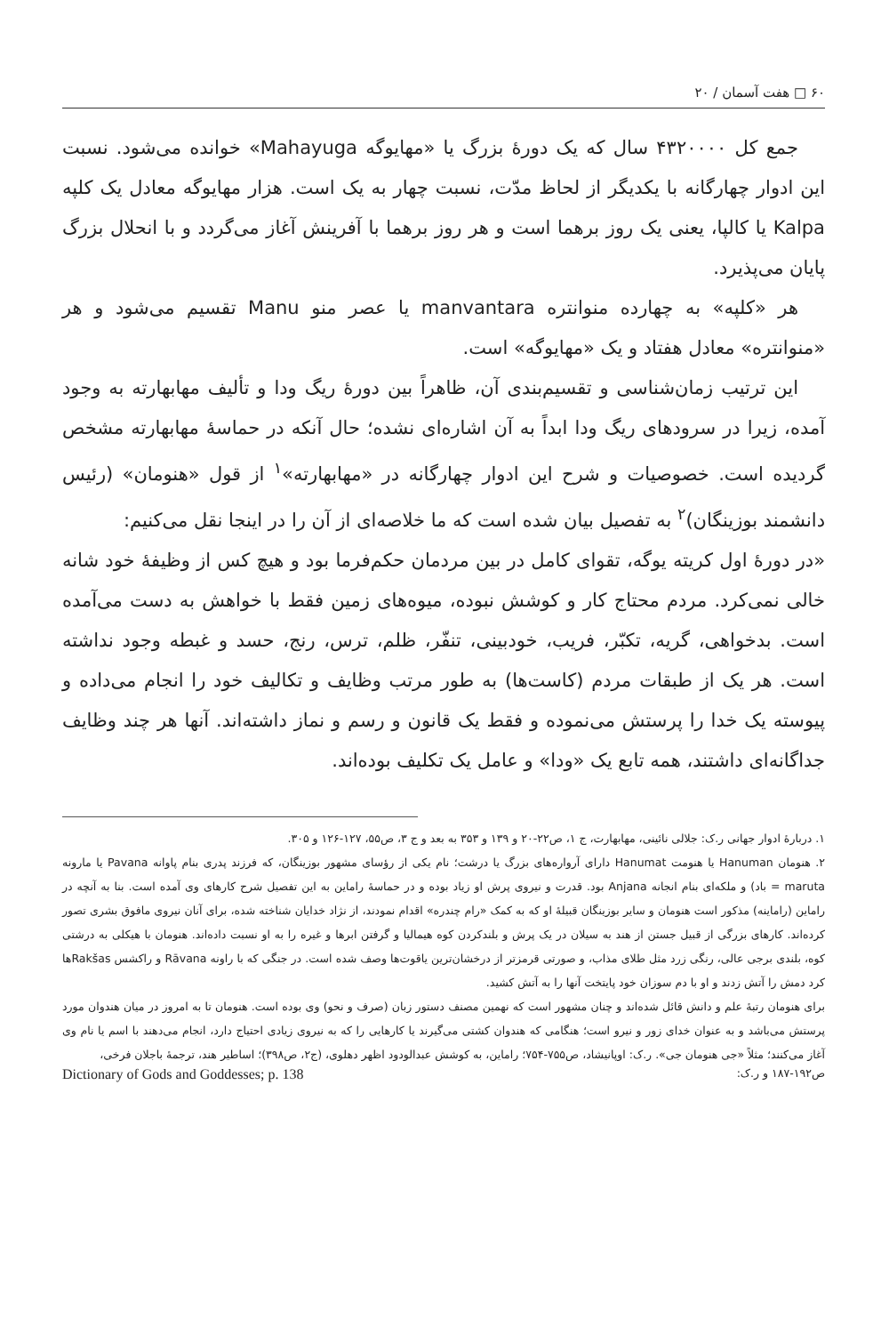۶۰ □ هفت آسمان / ۲۰
جمع کل ۴۳۲۰۰۰۰ سال که یک دورهٔ بزرگ یا «مهایوگه Mahayuga» خوانده می‌شود. نسبت این ادوار چهارگانه با یکدیگر از لحاظ مدّت، نسبت چهار به یک است. هزار مهایوگه معادل یک کلپه Kalpa یا کالپا، یعنی یک روز برهما است و هر روز برهما با آفرینش آغاز می‌گردد و با انحلال بزرگ پایان می‌پذیرد.
هر «کلپه» به چهارده منوانتره manvantara یا عصر منو Manu تقسیم می‌شود و هر «منوانتره» معادل هفتاد و یک «مهایوگه» است.
این ترتیب زمان‌شناسی و تقسیم‌بندی آن، ظاهراً بین دورهٔ ریگ ودا و تألیف مهابهارته به وجود آمده، زیرا در سرودهای ریگ ودا ابداً به آن اشاره‌ای نشده؛ حال آنکه در حماسهٔ مهابهارته مشخص گردیده است. خصوصیات و شرح این ادوار چهارگانه در «مهابهارته»<sup>۱</sup> از قول «هنومان» (رئیس دانشمند بوزینگان)<sup>۲</sup> به تفصیل بیان شده است که ما خلاصه‌ای از آن را در اینجا نقل می‌کنیم:
«در دورهٔ اول کریته یوگه، تقوای کامل در بین مردمان حکم‌فرما بود و هیچ کس از وظیفهٔ خود شانه خالی نمی‌کرد. مردم محتاج کار و کوشش نبوده، میوه‌های زمین فقط با خواهش به دست می‌آمده است. بدخواهی، گریه، تکبّر، فریب، خودبینی، تنفّر، ظلم، ترس، رنج، حسد و غبطه وجود نداشته است. هر یک از طبقات مردم (کاست‌ها) به طور مرتب وظایف و تکالیف خود را انجام می‌داده و پیوسته یک خدا را پرستش می‌نموده و فقط یک قانون و رسم و نماز داشته‌اند. آنها هر چند وظایف جداگانه‌ای داشتند، همه تابع یک «ودا» و عامل یک تکلیف بوده‌اند.
۱. دربارهٔ ادوار جهانی ر.ک: جلالی نائینی، مهابهارت، ج ۱، ص۲۲-۲۰ و ۱۳۹ و ۳۵۳ به بعد و ج ۳، ص۵۵، ۱۲۷-۱۲۶ و ۳۰۵.
۲. هنومان Hanuman یا هنومت Hanumat دارای آرواره‌های بزرگ یا درشت؛ نام یکی از رؤسای مشهور بوزینگان، که فرزند پدری بنام پاوانه Pavana یا مارونه maruta = باد) و ملکه‌ای بنام انجانه Anjana بود. قدرت و نیروی پرش او زیاد بوده و در حماسهٔ راماین به این تفصیل شرح کارهای وی آمده است. بنا به آنچه در راماین (راماینه) مذکور است هنومان و سایر بوزینگان قبیلهٔ او که به کمک «رام چندره» اقدام نمودند، از نژاد خدایان شناخته شده، برای آنان نیروی مافوق بشری تصور کرده‌اند. کارهای بزرگی از قبیل جستن از هند به سیلان در یک پرش و بلندکردن کوه هیمالیا و گرفتن ابرها و غیره را به او نسبت داده‌اند. هنومان با هیکلی به درشتی کوه، بلندی برجی عالی، رنگی زرد مثل طلای مذاب، و صورتی قرمزتر از درخشان‌ترین یاقوت‌ها وصف شده است. در جنگی که با راونه Rāvana و راکشس Rakšasها کرد دمش را آتش زدند و او با دم سوزان خود پایتخت آنها را به آتش کشید.
برای هنومان رتبهٔ علم و دانش قائل شده‌اند و چنان مشهور است که نهمین مصنف دستور زبان (صرف و نحو) وی بوده است. هنومان تا به امروز در میان هندوان مورد پرستش می‌باشد و به عنوان خدای زور و نیرو است؛ هنگامی که هندوان کشتی می‌گیرند یا کارهایی را که به نیروی زیادی احتیاج دارد، انجام می‌دهند با اسم یا نام وی آغاز می‌کنند؛ مثلاً «جی هنومان جی». ر.ک: اوپانیشاد، ص۷۵۵-۷۵۴؛ راماین، به کوشش عبدالودود اظهر دهلوی، (ج۲، ص۳۹۸)؛ اساطیر هند، ترجمهٔ باجلان فرخی،
ص۱۹۲-۱۸۷ و ر.ک: Dictionary of Gods and Goddesses; p. 138